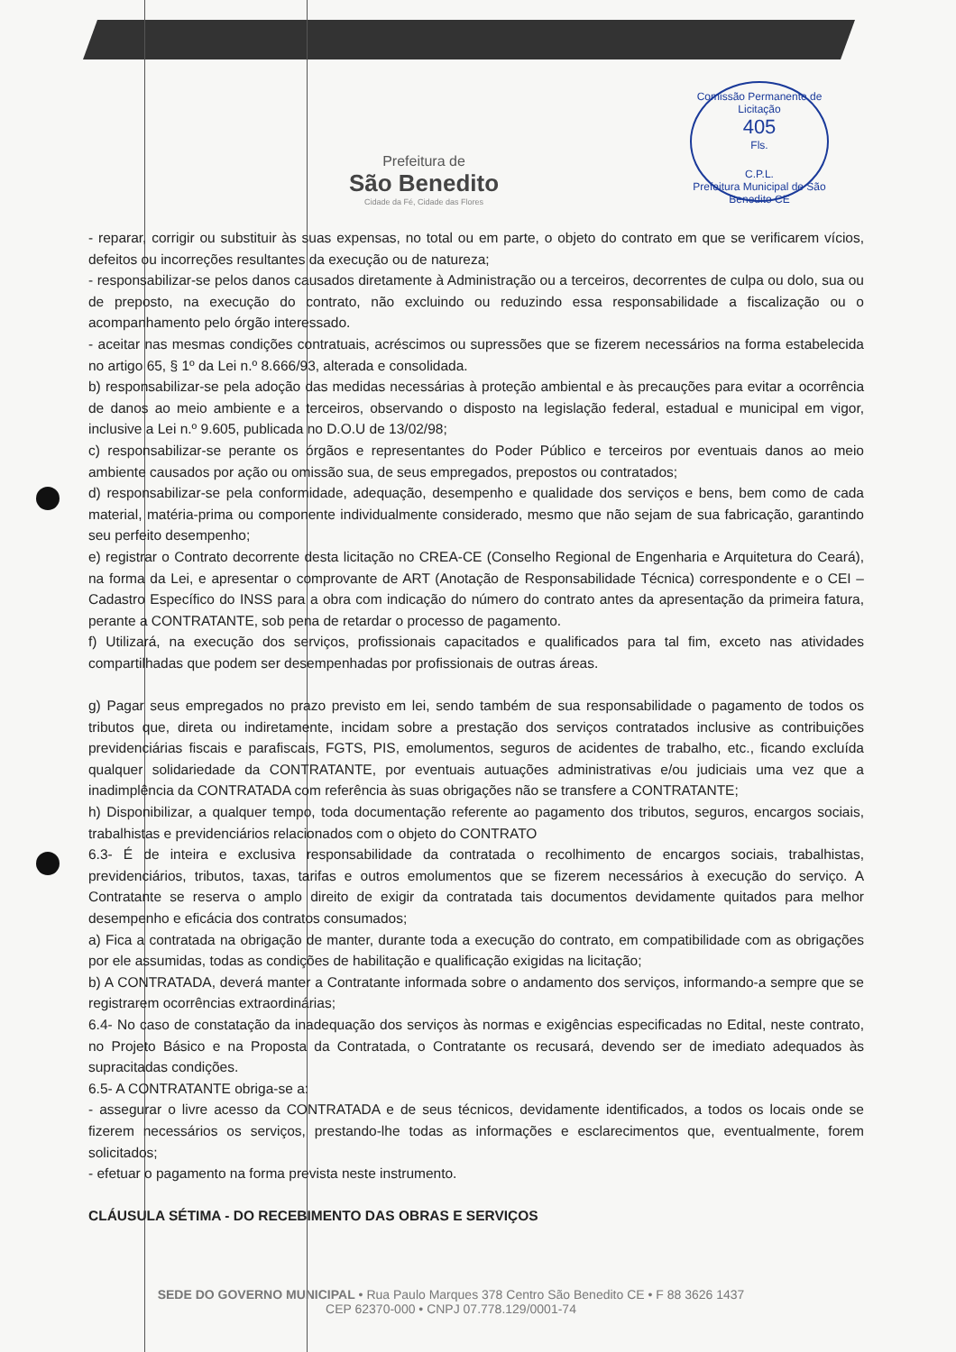Prefeitura de
São Benedito
Cidade da Fé, Cidade das Flores
Comissão Permanente de Licitação
405
Fls.
C.P.L.
Prefeitura Municipal de São Benedito CE
- reparar, corrigir ou substituir às suas expensas, no total ou em parte, o objeto do contrato em que se verificarem vícios, defeitos ou incorreções resultantes da execução ou de natureza;
- responsabilizar-se pelos danos causados diretamente à Administração ou a terceiros, decorrentes de culpa ou dolo, sua ou de preposto, na execução do contrato, não excluindo ou reduzindo essa responsabilidade a fiscalização ou o acompanhamento pelo órgão interessado.
- aceitar nas mesmas condições contratuais, acréscimos ou supressões que se fizerem necessários na forma estabelecida no artigo 65, § 1º da Lei n.º 8.666/93, alterada e consolidada.
b) responsabilizar-se pela adoção das medidas necessárias à proteção ambiental e às precauções para evitar a ocorrência de danos ao meio ambiente e a terceiros, observando o disposto na legislação federal, estadual e municipal em vigor, inclusive a Lei n.º 9.605, publicada no D.O.U de 13/02/98;
c) responsabilizar-se perante os órgãos e representantes do Poder Público e terceiros por eventuais danos ao meio ambiente causados por ação ou omissão sua, de seus empregados, prepostos ou contratados;
d) responsabilizar-se pela conformidade, adequação, desempenho e qualidade dos serviços e bens, bem como de cada material, matéria-prima ou componente individualmente considerado, mesmo que não sejam de sua fabricação, garantindo seu perfeito desempenho;
e) registrar o Contrato decorrente desta licitação no CREA-CE (Conselho Regional de Engenharia e Arquitetura do Ceará), na forma da Lei, e apresentar o comprovante de ART (Anotação de Responsabilidade Técnica) correspondente e o CEI – Cadastro Específico do INSS para a obra com indicação do número do contrato antes da apresentação da primeira fatura, perante a CONTRATANTE, sob pena de retardar o processo de pagamento.
f) Utilizará, na execução dos serviços, profissionais capacitados e qualificados para tal fim, exceto nas atividades compartilhadas que podem ser desempenhadas por profissionais de outras áreas.
g) Pagar seus empregados no prazo previsto em lei, sendo também de sua responsabilidade o pagamento de todos os tributos que, direta ou indiretamente, incidam sobre a prestação dos serviços contratados inclusive as contribuições previdenciárias fiscais e parafiscais, FGTS, PIS, emolumentos, seguros de acidentes de trabalho, etc., ficando excluída qualquer solidariedade da CONTRATANTE, por eventuais autuações administrativas e/ou judiciais uma vez que a inadimplência da CONTRATADA com referência às suas obrigações não se transfere a CONTRATANTE;
h) Disponibilizar, a qualquer tempo, toda documentação referente ao pagamento dos tributos, seguros, encargos sociais, trabalhistas e previdenciários relacionados com o objeto do CONTRATO
6.3- É de inteira e exclusiva responsabilidade da contratada o recolhimento de encargos sociais, trabalhistas, previdenciários, tributos, taxas, tarifas e outros emolumentos que se fizerem necessários à execução do serviço. A Contratante se reserva o amplo direito de exigir da contratada tais documentos devidamente quitados para melhor desempenho e eficácia dos contratos consumados;
a) Fica a contratada na obrigação de manter, durante toda a execução do contrato, em compatibilidade com as obrigações por ele assumidas, todas as condições de habilitação e qualificação exigidas na licitação;
b) A CONTRATADA, deverá manter a Contratante informada sobre o andamento dos serviços, informando-a sempre que se registrarem ocorrências extraordinárias;
6.4- No caso de constatação da inadequação dos serviços às normas e exigências especificadas no Edital, neste contrato, no Projeto Básico e na Proposta da Contratada, o Contratante os recusará, devendo ser de imediato adequados às supracitadas condições.
6.5- A CONTRATANTE obriga-se a:
- assegurar o livre acesso da CONTRATADA e de seus técnicos, devidamente identificados, a todos os locais onde se fizerem necessários os serviços, prestando-lhe todas as informações e esclarecimentos que, eventualmente, forem solicitados;
- efetuar o pagamento na forma prevista neste instrumento.
CLÁUSULA SÉTIMA - DO RECEBIMENTO DAS OBRAS E SERVIÇOS
SEDE DO GOVERNO MUNICIPAL • Rua Paulo Marques 378 Centro São Benedito CE • F 88 3626 1437
CEP 62370-000 • CNPJ 07.778.129/0001-74